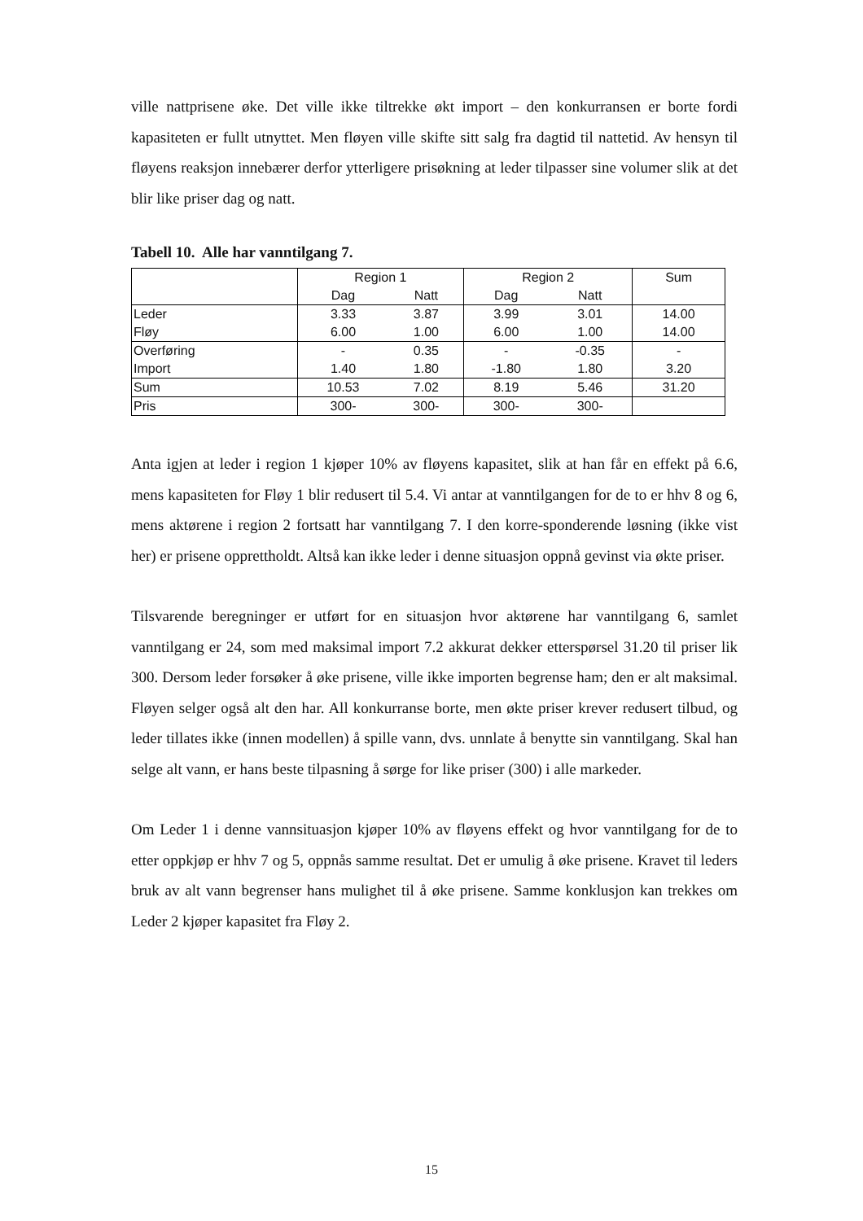ville nattprisene øke. Det ville ikke tiltrekke økt import – den konkurransen er borte fordi kapasiteten er fullt utnyttet. Men fløyen ville skifte sitt salg fra dagtid til nattetid. Av hensyn til fløyens reaksjon innebærer derfor ytterligere prisøkning at leder tilpasser sine volumer slik at det blir like priser dag og natt.
Tabell 10. Alle har vanntilgang 7.
| | Region 1 | | Region 2 | | Sum |
| | Dag | Natt | Dag | Natt | |
| Leder | 3.33 | 3.87 | 3.99 | 3.01 | 14.00 |
| Fløy | 6.00 | 1.00 | 6.00 | 1.00 | 14.00 |
| Overføring | - | 0.35 | - | -0.35 | - |
| Import | 1.40 | 1.80 | -1.80 | 1.80 | 3.20 |
| Sum | 10.53 | 7.02 | 8.19 | 5.46 | 31.20 |
| Pris | 300- | 300- | 300- | 300- | |
Anta igjen at leder i region 1 kjøper 10% av fløyens kapasitet, slik at han får en effekt på 6.6, mens kapasiteten for Fløy 1 blir redusert til 5.4. Vi antar at vanntilgangen for de to er hhv 8 og 6, mens aktørene i region 2 fortsatt har vanntilgang 7. I den korre-sponderende løsning (ikke vist her) er prisene opprettholdt. Altså kan ikke leder i denne situasjon oppnå gevinst via økte priser.
Tilsvarende beregninger er utført for en situasjon hvor aktørene har vanntilgang 6, samlet vanntilgang er 24, som med maksimal import 7.2 akkurat dekker etterspørsel 31.20 til priser lik 300. Dersom leder forsøker å øke prisene, ville ikke importen begrense ham; den er alt maksimal. Fløyen selger også alt den har. All konkurranse borte, men økte priser krever redusert tilbud, og leder tillates ikke (innen modellen) å spille vann, dvs. unnlate å benytte sin vanntilgang. Skal han selge alt vann, er hans beste tilpasning å sørge for like priser (300) i alle markeder.
Om Leder 1 i denne vannsituasjon kjøper 10% av fløyens effekt og hvor vanntilgang for de to etter oppkjøp er hhv 7 og 5, oppnås samme resultat. Det er umulig å øke prisene. Kravet til leders bruk av alt vann begrenser hans mulighet til å øke prisene. Samme konklusjon kan trekkes om Leder 2 kjøper kapasitet fra Fløy 2.
15